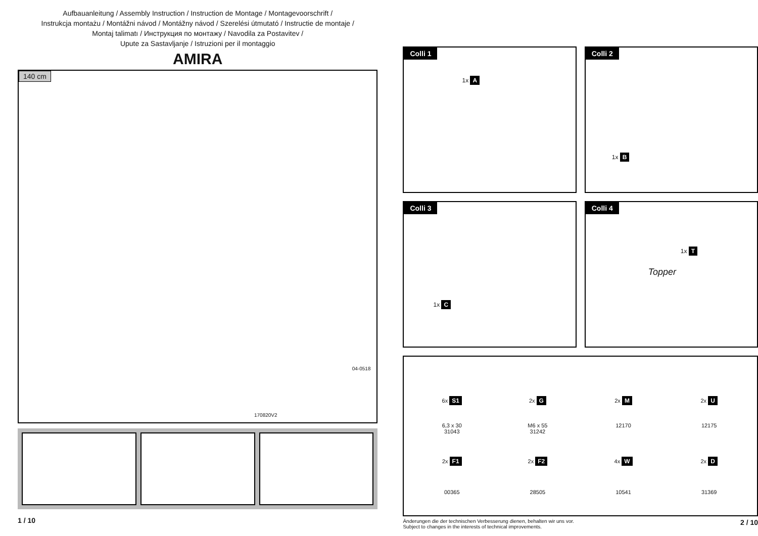Aufbauanleitung / Assembly Instruction / Instruction de Montage / Montagevoorschrift /
Instrukcja montażu / Montážni návod / Montážny návod / Szerelési útmutató / Instructie de montaje /
Montaj talimatı / Инструкция по монтажу / Navodila za Postavitev /
Upute za Sastavljanje / Istruzioni per il montaggio
AMIRA
140 cm
04-0518
170820V2
1 / 10
Colli 1
1x A
Colli 2
1x B
Colli 3
1x C
Colli 4
1x T
Topper
6x S1
6,3 x 30
31043
2x G
M6 x 55
31242
2x M
12170
2x U
12175
2x F1
00365
2x F2
28505
4x W
10541
2x D
31369
Änderungen die der technischen Verbesserung dienen, behalten wir uns vor.
Subject to changes in the interests of technical improvements. 2 / 10